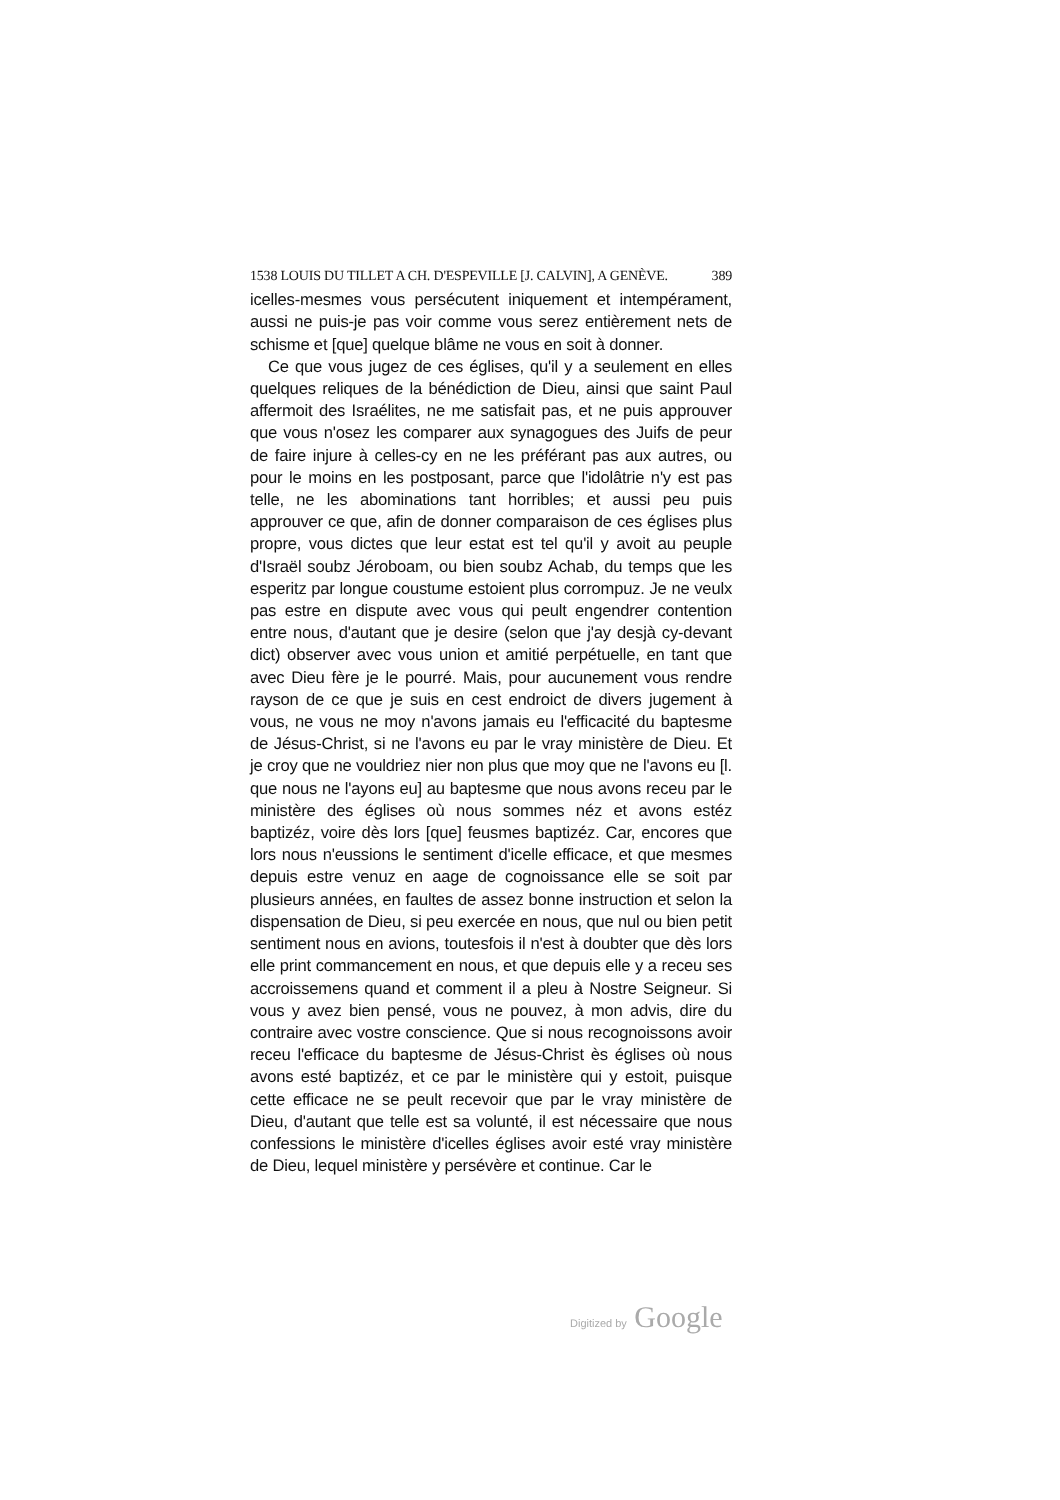1538 LOUIS DU TILLET A CH. D'ESPEVILLE [J. CALVIN], A GENÈVE. 389
icelles-mesmes vous persécutent iniquement et intempérament, aussi ne puis-je pas voir comme vous serez entièrement nets de schisme et [que] quelque blâme ne vous en soit à donner.
Ce que vous jugez de ces églises, qu'il y a seulement en elles quelques reliques de la bénédiction de Dieu, ainsi que saint Paul affermoit des Israélites, ne me satisfait pas, et ne puis approuver que vous n'osez les comparer aux synagogues des Juifs de peur de faire injure à celles-cy en ne les préférant pas aux autres, ou pour le moins en les postposant, parce que l'idolâtrie n'y est pas telle, ne les abominations tant horribles; et aussi peu puis approuver ce que, afin de donner comparaison de ces églises plus propre, vous dictes que leur estat est tel qu'il y avoit au peuple d'Israël soubz Jéroboam, ou bien soubz Achab, du temps que les esperitz par longue coustume estoient plus corrompuz. Je ne veulx pas estre en dispute avec vous qui peult engendrer contention entre nous, d'autant que je desire (selon que j'ay desjà cy-devant dict) observer avec vous union et amitié perpétuelle, en tant que avec Dieu fère je le pourré. Mais, pour aucunement vous rendre rayson de ce que je suis en cest endroict de divers jugement à vous, ne vous ne moy n'avons jamais eu l'efficacité du baptesme de Jésus-Christ, si ne l'avons eu par le vray ministère de Dieu. Et je croy que ne vouldriez nier non plus que moy que ne l'avons eu [l. que nous ne l'ayons eu] au baptesme que nous avons receu par le ministère des églises où nous sommes néz et avons estéz baptizéz, voire dès lors [que] feusmes baptizéz. Car, encores que lors nous n'eussions le sentiment d'icelle efficace, et que mesmes depuis estre venuz en aage de cognoissance elle se soit par plusieurs années, en faultes de assez bonne instruction et selon la dispensation de Dieu, si peu exercée en nous, que nul ou bien petit sentiment nous en avions, toutesfois il n'est à doubter que dès lors elle print commancement en nous, et que depuis elle y a receu ses accroissemens quand et comment il a pleu à Nostre Seigneur. Si vous y avez bien pensé, vous ne pouvez, à mon advis, dire du contraire avec vostre conscience. Que si nous recognoissons avoir receu l'efficace du baptesme de Jésus-Christ ès églises où nous avons esté baptizéz, et ce par le ministère qui y estoit, puisque cette efficace ne se peult recevoir que par le vray ministère de Dieu, d'autant que telle est sa volunté, il est nécessaire que nous confessions le ministère d'icelles églises avoir esté vray ministère de Dieu, lequel ministère y persévère et continue. Car le
Digitized by Google